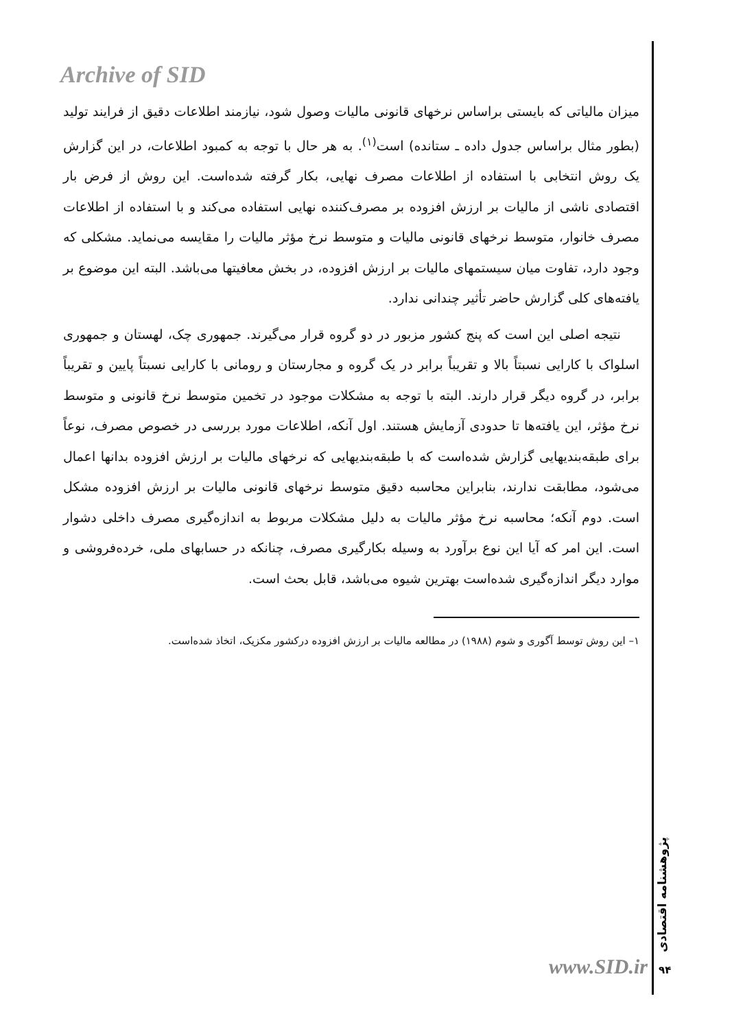Archive of SID
میزان مالیاتی که بایستی براساس نرخهای قانونی مالیات وصول شود، نیازمند اطلاعات دقیق از فرایند تولید (بطور مثال براساس جدول داده ـ ستانده) است<sup>(۱)</sup>. به هر حال با توجه به کمبود اطلاعات، در این گزارش یک روش انتخابی با استفاده از اطلاعات مصرف نهایی، بکار گرفته شده‌است. این روش از فرض بار اقتصادی ناشی از مالیات بر ارزش افزوده بر مصرف‌کننده نهایی استفاده می‌کند و با استفاده از اطلاعات مصرف خانوار، متوسط نرخهای قانونی مالیات و متوسط نرخ مؤثر مالیات را مقایسه می‌نماید. مشکلی که وجود دارد، تفاوت میان سیستمهای مالیات بر ارزش افزوده، در بخش معافیتها می‌باشد. البته این موضوع بر یافته‌های کلی گزارش حاضر تأثیر چندانی ندارد.
نتیجه اصلی این است که پنج کشور مزبور در دو گروه قرار می‌گیرند. جمهوری چک، لهستان و جمهوری اسلواک با کارایی نسبتاً بالا و تقریباً برابر در یک گروه و مجارستان و رومانی با کارایی نسبتاً پایین و تقریباً برابر، در گروه دیگر قرار دارند. البته با توجه به مشکلات موجود در تخمین متوسط نرخ قانونی و متوسط نرخ مؤثر، این یافته‌ها تا حدودی آزمایش هستند. اول آنکه، اطلاعات مورد بررسی در خصوص مصرف، نوعاً برای طبقه‌بندیهایی گزارش شده‌است که با طبقه‌بندیهایی که نرخهای مالیات بر ارزش افزوده بدانها اعمال می‌شود، مطابقت ندارند، بنابراین محاسبه دقیق متوسط نرخهای قانونی مالیات بر ارزش افزوده مشکل است. دوم آنکه؛ محاسبه نرخ مؤثر مالیات به دلیل مشکلات مربوط به اندازه‌گیری مصرف داخلی دشوار است. این امر که آیا این نوع برآورد به وسیله بکارگیری مصرف، چنانکه در حسابهای ملی، خرده‌فروشی و موارد دیگر اندازه‌گیری شده‌است بهترین شیوه می‌باشد، قابل بحث است.
۱– این روش توسط آگوری و شوم (۱۹۸۸) در مطالعه مالیات بر ارزش افزوده درکشور مکزیک، اتخاذ شده‌است.
پژوهشنامه اقتصادی
www.SID.ir ۹۴